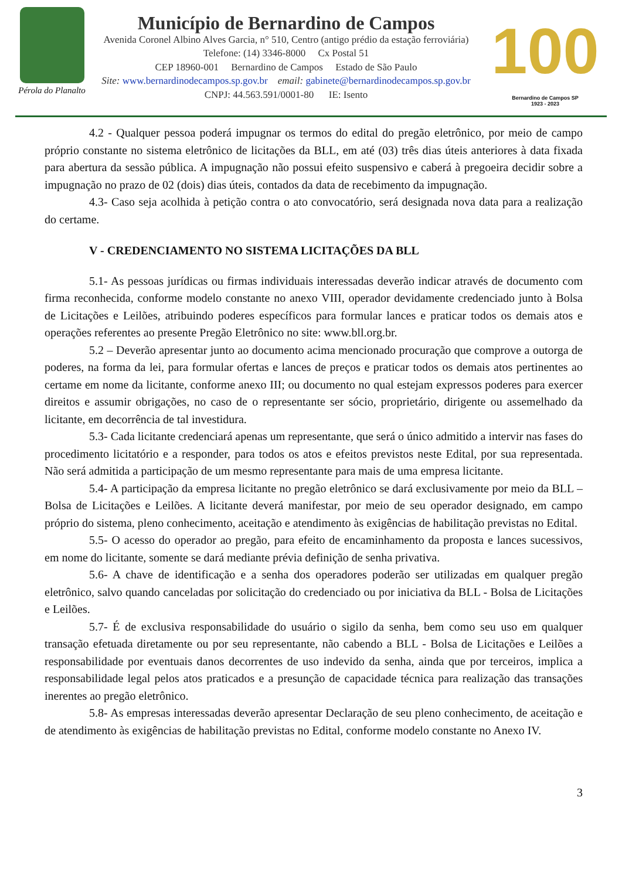Pérola do Planalto
Município de Bernardino de Campos
Avenida Coronel Albino Alves Garcia, n° 510, Centro (antigo prédio da estação ferroviária)
Telefone: (14) 3346-8000 Cx Postal 51
CEP 18960-001 Bernardino de Campos Estado de São Paulo
Site: www.bernardinodecampos.sp.gov.br email: gabinete@bernardinodecampos.sp.gov.br
CNPJ: 44.563.591/0001-80 IE: Isento
100
Bernardino de Campos SP
1923 - 2023
4.2 - Qualquer pessoa poderá impugnar os termos do edital do pregão eletrônico, por meio de campo próprio constante no sistema eletrônico de licitações da BLL, em até (03) três dias úteis anteriores à data fixada para abertura da sessão pública. A impugnação não possui efeito suspensivo e caberá à pregoeira decidir sobre a impugnação no prazo de 02 (dois) dias úteis, contados da data de recebimento da impugnação.
4.3- Caso seja acolhida à petição contra o ato convocatório, será designada nova data para a realização do certame.
V - CREDENCIAMENTO NO SISTEMA LICITAÇÕES DA BLL
5.1- As pessoas jurídicas ou firmas individuais interessadas deverão indicar através de documento com firma reconhecida, conforme modelo constante no anexo VIII, operador devidamente credenciado junto à Bolsa de Licitações e Leilões, atribuindo poderes específicos para formular lances e praticar todos os demais atos e operações referentes ao presente Pregão Eletrônico no site: www.bll.org.br.
5.2 – Deverão apresentar junto ao documento acima mencionado procuração que comprove a outorga de poderes, na forma da lei, para formular ofertas e lances de preços e praticar todos os demais atos pertinentes ao certame em nome da licitante, conforme anexo III; ou documento no qual estejam expressos poderes para exercer direitos e assumir obrigações, no caso de o representante ser sócio, proprietário, dirigente ou assemelhado da licitante, em decorrência de tal investidura.
5.3- Cada licitante credenciará apenas um representante, que será o único admitido a intervir nas fases do procedimento licitatório e a responder, para todos os atos e efeitos previstos neste Edital, por sua representada. Não será admitida a participação de um mesmo representante para mais de uma empresa licitante.
5.4- A participação da empresa licitante no pregão eletrônico se dará exclusivamente por meio da BLL – Bolsa de Licitações e Leilões. A licitante deverá manifestar, por meio de seu operador designado, em campo próprio do sistema, pleno conhecimento, aceitação e atendimento às exigências de habilitação previstas no Edital.
5.5- O acesso do operador ao pregão, para efeito de encaminhamento da proposta e lances sucessivos, em nome do licitante, somente se dará mediante prévia definição de senha privativa.
5.6- A chave de identificação e a senha dos operadores poderão ser utilizadas em qualquer pregão eletrônico, salvo quando canceladas por solicitação do credenciado ou por iniciativa da BLL - Bolsa de Licitações e Leilões.
5.7- É de exclusiva responsabilidade do usuário o sigilo da senha, bem como seu uso em qualquer transação efetuada diretamente ou por seu representante, não cabendo a BLL - Bolsa de Licitações e Leilões a responsabilidade por eventuais danos decorrentes de uso indevido da senha, ainda que por terceiros, implica a responsabilidade legal pelos atos praticados e a presunção de capacidade técnica para realização das transações inerentes ao pregão eletrônico.
5.8- As empresas interessadas deverão apresentar Declaração de seu pleno conhecimento, de aceitação e de atendimento às exigências de habilitação previstas no Edital, conforme modelo constante no Anexo IV.
3